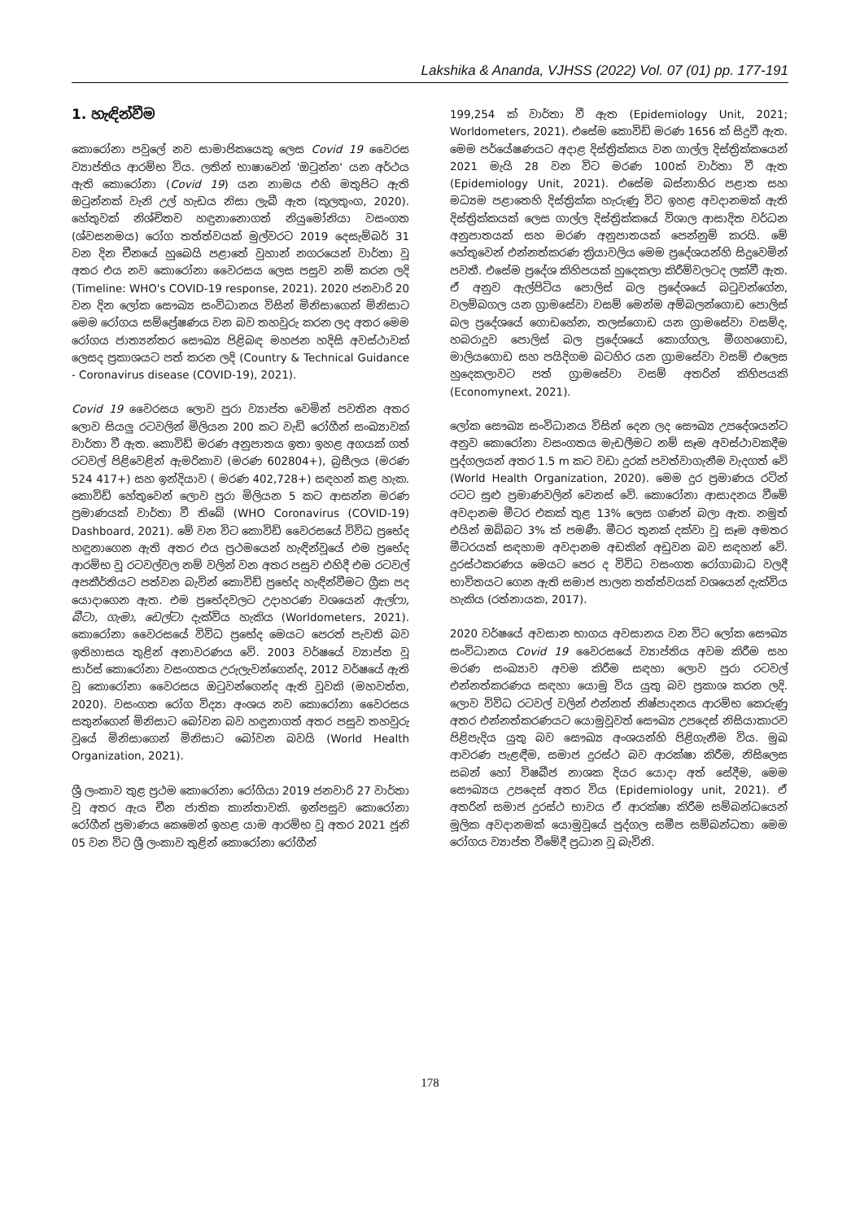Lakshika & Ananda, VJHSS (2022) Vol. 07 (01) pp. 177-191
1. හැඳින්වීම
කොරෝනා පවුලේ නව සාමාජිකයෙකු ලෙස Covid 19 වෛරස ව්‍යාප්තිය ආරම්භ විය. ලතින් භාෂාවෙන් 'ඔටුන්න' යන අර්ථය ඇති කොරෝනා (Covid 19) යන නාමය එහි මතුපිට ඇති ඔටුන්නක් වැනි උල් හැඩය නිසා ලැබී ඇත (කුලතුංග, 2020). හේතුවක් නිශ්චිතව හඳුනානොගත් නියුමෝනියා වසංගත (ශ්වසනමය) රෝග තත්ත්වයක් මුල්වරට 2019 දෙසැම්බර් 31 වන දින චීනයේ හුබෙයි පළාතේ වුහාන් නගරයෙන් වාර්තා වූ අතර එය නව කොරෝනා වෛරසය ලෙස පසුව නම් කරන ලදි (Timeline: WHO's COVID-19 response, 2021). 2020 ජනවාරි 20 වන දින ලෝක සෞඛ්‍ය සංවිධානය විසින් මිනිසාගෙන් මිනිසාට මෙම රෝගය සම්ප්‍රේෂණය වන බව තහවුරු කරන ලද අතර මෙම රෝගය ජාත්‍යන්තර සෞඛ්‍ය පිළිබඳ මහජන හදිසි අවස්ථාවක් ලෙසද ප්‍රකාශයට පත් කරන ලදි (Country & Technical Guidance - Coronavirus disease (COVID-19), 2021).
Covid 19 වෛරසය ලොව පුරා ව්‍යාප්ත වෙමින් පවතින අතර ලොව සියලු රටවලින් මිලියන 200 කට වැඩි රෝගීන් සංඛ්‍යාවක් වාර්තා වී ඇත. කොවිඩ් මරණ අනුපාතය ඉතා ඉහළ අගයක් ගත් රටවල් පිළිවෙළින් ඇමරිකාව (මරණ 602804+), බ්‍රසීලය (මරණ 524 417+) සහ ඉන්දියාව ( මරණ 402,728+) සඳහන් කළ හැක. කොවිඩ් හේතුවෙන් ලොව පුරා මිලියන 5 කට ආසන්න මරණ ප්‍රමාණයක් වාර්තා වී තිබේ (WHO Coronavirus (COVID-19) Dashboard, 2021). මේ වන විට කොවිඩ් වෛරසයේ විවිධ ප්‍රභේද හඳුනාගෙන ඇති අතර එය ප්‍රථමයෙන් හැඳින්වූයේ එම ප්‍රභේද ආරම්භ වූ රටවල්වල නම් වලින් වන අතර පසුව එහිදී එම රටවල් අපකීර්තියට පත්වන බැවින් කොවිඩ් ප්‍රභේද හැඳින්වීමට ග්‍රීක පද යොදාගෙන ඇත. එම ප්‍රභේදවලට උදාහරණ වශයෙන් ඇල්ෆා, බීටා, ගැමා, ඩෙල්ටා දැක්විය හැකිය (Worldometers, 2021). කොරෝනා වෛරසයේ විවිධ ප්‍රභේද මෙයට පෙරත් පැවති බව ඉතිහාසය තුළින් අනාවරණය වේ. 2003 වර්ෂයේ ව්‍යාප්ත වූ සාර්ස් කොරෝනා වසංගතය උරුලැවන්ගෙන්ද, 2012 වර්ෂයේ ඇති වූ කොරෝනා වෛරසය ඔටුවන්ගෙන්ද ඇති වූවකි (මහවත්ත, 2020). වසංගත රෝග විද්‍යා අංශය නව කොරෝනා වෛරසය සතුන්ගෙන් මිනිසාට බෝවන බව හඳුනාගත් අතර පසුව තහවුරු වූයේ මිනිසාගෙන් මිනිසාට බෝවන බවයි (World Health Organization, 2021).
ශ්‍රී ලංකාව තුළ ප්‍රථම කොරෝනා රෝගියා 2019 ජනවාරි 27 වාර්තා වූ අතර ඇය චීන ජාතික කාන්තාවකි. ඉන්පසුව කොරෝනා රෝගීන් ප්‍රමාණය කෙමෙන් ඉහළ යාම ආරම්භ වූ අතර 2021 ජූනි 05 වන විට ශ්‍රී ලංකාව තුළින් කොරෝනා රෝගීන්
199,254 ක් වාර්තා වී ඇත (Epidemiology Unit, 2021; Worldometers, 2021). එසේම කොවිඩ් මරණ 1656 ක් සිදුවී ඇත. මෙම පර්යේෂණයට අදාළ දිස්ත්‍රික්කය වන ගාල්ල දිස්ත්‍රික්කයෙන් 2021 මැයි 28 වන විට මරණ 100ක් වාර්තා වී ඇත (Epidemiology Unit, 2021). එසේම බස්නාහිර පළාත සහ මධ්‍යම පළාතෙහි දිස්ත්‍රික්ක හැරුණු විට ඉහළ අවදානමක් ඇති දිස්ත්‍රික්කයක් ලෙස ගාල්ල දිස්ත්‍රික්කයේ විශාල ආසාදිත වර්ධන අනුපාතයක් සහ මරණ අනුපාතයක් පෙන්නුම් කරයි. මේ හේතුවෙන් එන්නත්කරණ ක්‍රියාවලිය මෙම ප්‍රදේශයන්හි සිදුවෙමින් පවතී. එසේම ප්‍රදේශ කිහිපයක් හුදෙකලා කිරීම්වලටද ලක්වී ඇත. ඒ අනුව ඇල්පිටිය පොලිස් බල ප්‍රදේශයේ බටුවන්ගේන, වලම්බගල යන ග්‍රාමසේවා වසම් මෙන්ම අම්බලන්ගොඩ පොලිස් බල ප්‍රදේශයේ ගොඩහේන, තලස්ගොඩ යන ග්‍රාමසේවා වසම්ද, හබරාදූව පොලිස් බල ප්‍රදේශයේ කොග්ගල, මීගහගොඩ, මාලියගොඩ සහ පයිදිගම බටහිර යන ග්‍රාමසේවා වසම් එලෙස හුදෙකලාවට පත් ග්‍රාමසේවා වසම් අතරින් කිහිපයකි (Economynext, 2021).
ලෝක සෞඛ්‍ය සංවිධානය විසින් දෙන ලද සෞඛ්‍ය උපදේශයන්ට අනුව කොරෝනා වසංගතය මැඩලීමට නම් සෑම අවස්ථාවකදීම පුද්ගලයන් අතර 1.5 m කට වඩා දුරක් පවත්වාගැනීම වැදගත් වේ (World Health Organization, 2020). මෙම දුර ප්‍රමාණය රටින් රටට සුළු ප්‍රමාණවලින් වෙනස් වේ. කොරෝනා ආසාදනය වීමේ අවදානම මීටර එකක් තුළ 13% ලෙස ගණන් බලා ඇත. නමුත් එයින් ඔබ්බට 3% ක් පමණී. මීටර තුනක් දක්වා වූ සෑම අමතර මීටරයක් සඳහාම අවදානම අඩකින් අඩුවන බව සඳහන් වේ. දුරස්ථකරණය මෙයට පෙර ද විවිධ වසංගත රෝගාබාධ වලදී භාවිතයට ගෙන ඇති සමාජ පාලන තත්ත්වයක් වශයෙන් දැක්විය හැකිය (රත්නායක, 2017).
2020 වර්ෂයේ අවසාන භාගය අවසානය වන විට ලෝක සෞඛ්‍ය සංවිධානය Covid 19 වෛරසයේ ව්‍යාප්තිය අවම කිරීම සහ මරණ සංඛ්‍යාව අවම කිරීම සඳහා ලොව පුරා රටවල් එන්නත්කරණය සඳහා යොමු විය යුතු බව ප්‍රකාශ කරන ලදි. ලොව විවිධ රටවල් වලින් එන්නත් නිෂ්පාදනය ආරම්භ කෙරුණු අතර එන්නත්කරණයට යොමුවූවත් සෞඛ්‍ය උපදෙස් නිසියාකාරව පිළිපැදිය යුතු බව සෞඛ්‍ය අංශයන්හි පිළිගැනීම විය. මුඛ ආවරණ පැළඳීම, සමාජ දුරස්ථ බව ආරක්ෂා කිරීම, නිසිලෙස සබන් හෝ විෂබීජ නාශක දියර යොදා අත් සේදීම, මෙම සෞඛ්‍යය උපදෙස් අතර විය (Epidemiology unit, 2021). ඒ අතරින් සමාජ දුරස්ථ භාවය ඒ ආරක්ෂා කිරීම සම්බන්ධයෙන් මූලික අවදානමක් යොමුවූයේ පුද්ගල සමීප සම්බන්ධතා මෙම රෝගය ව්‍යාප්ත වීමේදී ප්‍රධාන වූ බැවිනි.
178